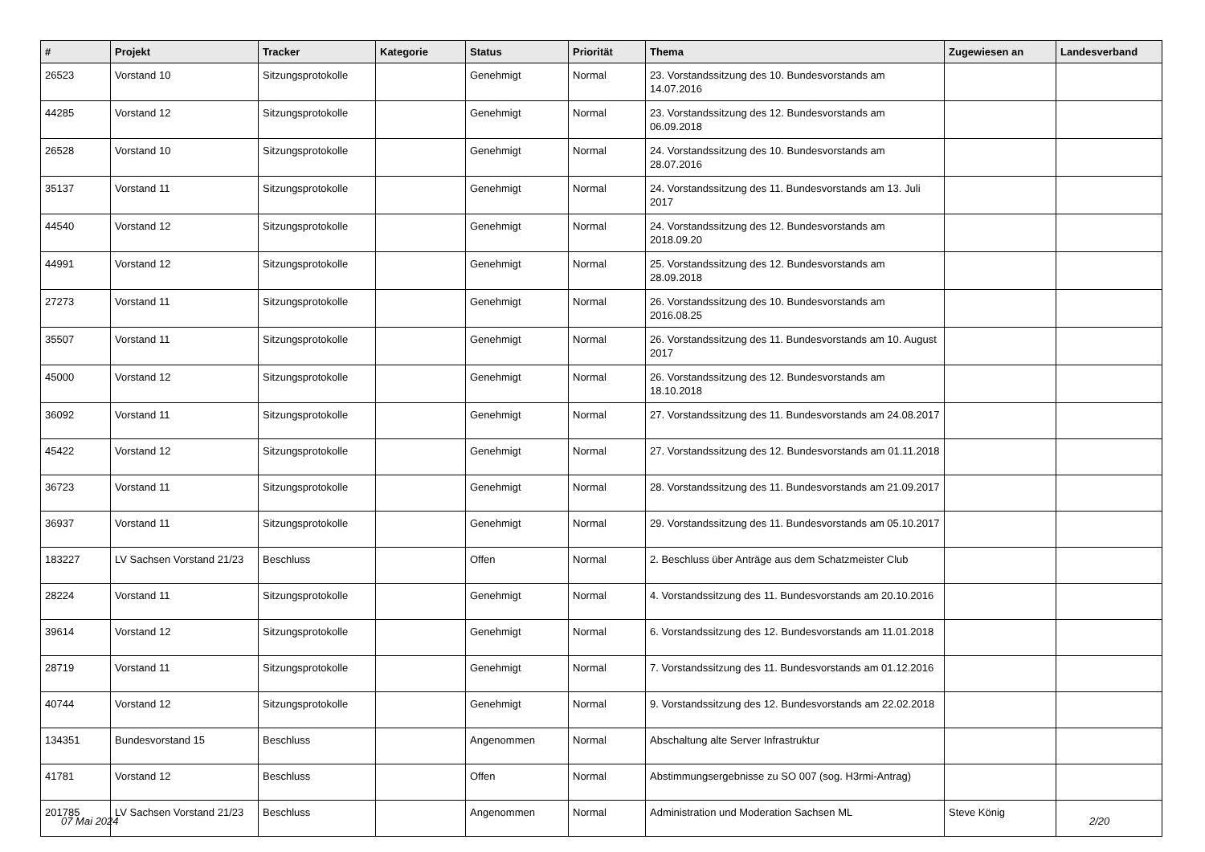| # | Projekt | Tracker | Kategorie | Status | Priorität | Thema | Zugewiesen an | Landesverband |
| --- | --- | --- | --- | --- | --- | --- | --- | --- |
| 26523 | Vorstand 10 | Sitzungsprotokolle | | Genehmigt | Normal | 23. Vorstandssitzung des 10. Bundesvorstands am 14.07.2016 | | |
| 44285 | Vorstand 12 | Sitzungsprotokolle | | Genehmigt | Normal | 23. Vorstandssitzung des 12. Bundesvorstands am 06.09.2018 | | |
| 26528 | Vorstand 10 | Sitzungsprotokolle | | Genehmigt | Normal | 24. Vorstandssitzung des 10. Bundesvorstands am 28.07.2016 | | |
| 35137 | Vorstand 11 | Sitzungsprotokolle | | Genehmigt | Normal | 24. Vorstandssitzung des 11. Bundesvorstands am 13. Juli 2017 | | |
| 44540 | Vorstand 12 | Sitzungsprotokolle | | Genehmigt | Normal | 24. Vorstandssitzung des 12. Bundesvorstands am 2018.09.20 | | |
| 44991 | Vorstand 12 | Sitzungsprotokolle | | Genehmigt | Normal | 25. Vorstandssitzung des 12. Bundesvorstands am 28.09.2018 | | |
| 27273 | Vorstand 11 | Sitzungsprotokolle | | Genehmigt | Normal | 26. Vorstandssitzung des 10. Bundesvorstands am 2016.08.25 | | |
| 35507 | Vorstand 11 | Sitzungsprotokolle | | Genehmigt | Normal | 26. Vorstandssitzung des 11. Bundesvorstands am 10. August 2017 | | |
| 45000 | Vorstand 12 | Sitzungsprotokolle | | Genehmigt | Normal | 26. Vorstandssitzung des 12. Bundesvorstands am 18.10.2018 | | |
| 36092 | Vorstand 11 | Sitzungsprotokolle | | Genehmigt | Normal | 27. Vorstandssitzung des 11. Bundesvorstands am 24.08.2017 | | |
| 45422 | Vorstand 12 | Sitzungsprotokolle | | Genehmigt | Normal | 27. Vorstandssitzung des 12. Bundesvorstands am 01.11.2018 | | |
| 36723 | Vorstand 11 | Sitzungsprotokolle | | Genehmigt | Normal | 28. Vorstandssitzung des 11. Bundesvorstands am 21.09.2017 | | |
| 36937 | Vorstand 11 | Sitzungsprotokolle | | Genehmigt | Normal | 29. Vorstandssitzung des 11. Bundesvorstands am 05.10.2017 | | |
| 183227 | LV Sachsen Vorstand 21/23 | Beschluss | | Offen | Normal | 2. Beschluss über Anträge aus dem Schatzmeister Club | | |
| 28224 | Vorstand 11 | Sitzungsprotokolle | | Genehmigt | Normal | 4. Vorstandssitzung des 11. Bundesvorstands am 20.10.2016 | | |
| 39614 | Vorstand 12 | Sitzungsprotokolle | | Genehmigt | Normal | 6. Vorstandssitzung des 12. Bundesvorstands am 11.01.2018 | | |
| 28719 | Vorstand 11 | Sitzungsprotokolle | | Genehmigt | Normal | 7. Vorstandssitzung des 11. Bundesvorstands am 01.12.2016 | | |
| 40744 | Vorstand 12 | Sitzungsprotokolle | | Genehmigt | Normal | 9. Vorstandssitzung des 12. Bundesvorstands am 22.02.2018 | | |
| 134351 | Bundesvorstand 15 | Beschluss | | Angenommen | Normal | Abschaltung alte Server Infrastruktur | | |
| 41781 | Vorstand 12 | Beschluss | | Offen | Normal | Abstimmungsergebnisse zu SO 007 (sog. H3rmi-Antrag) | | |
| 201785 | LV Sachsen Vorstand 21/23 | Beschluss | | Angenommen | Normal | Administration und Moderation Sachsen ML | Steve König | |
07 Mai 2024 2/20